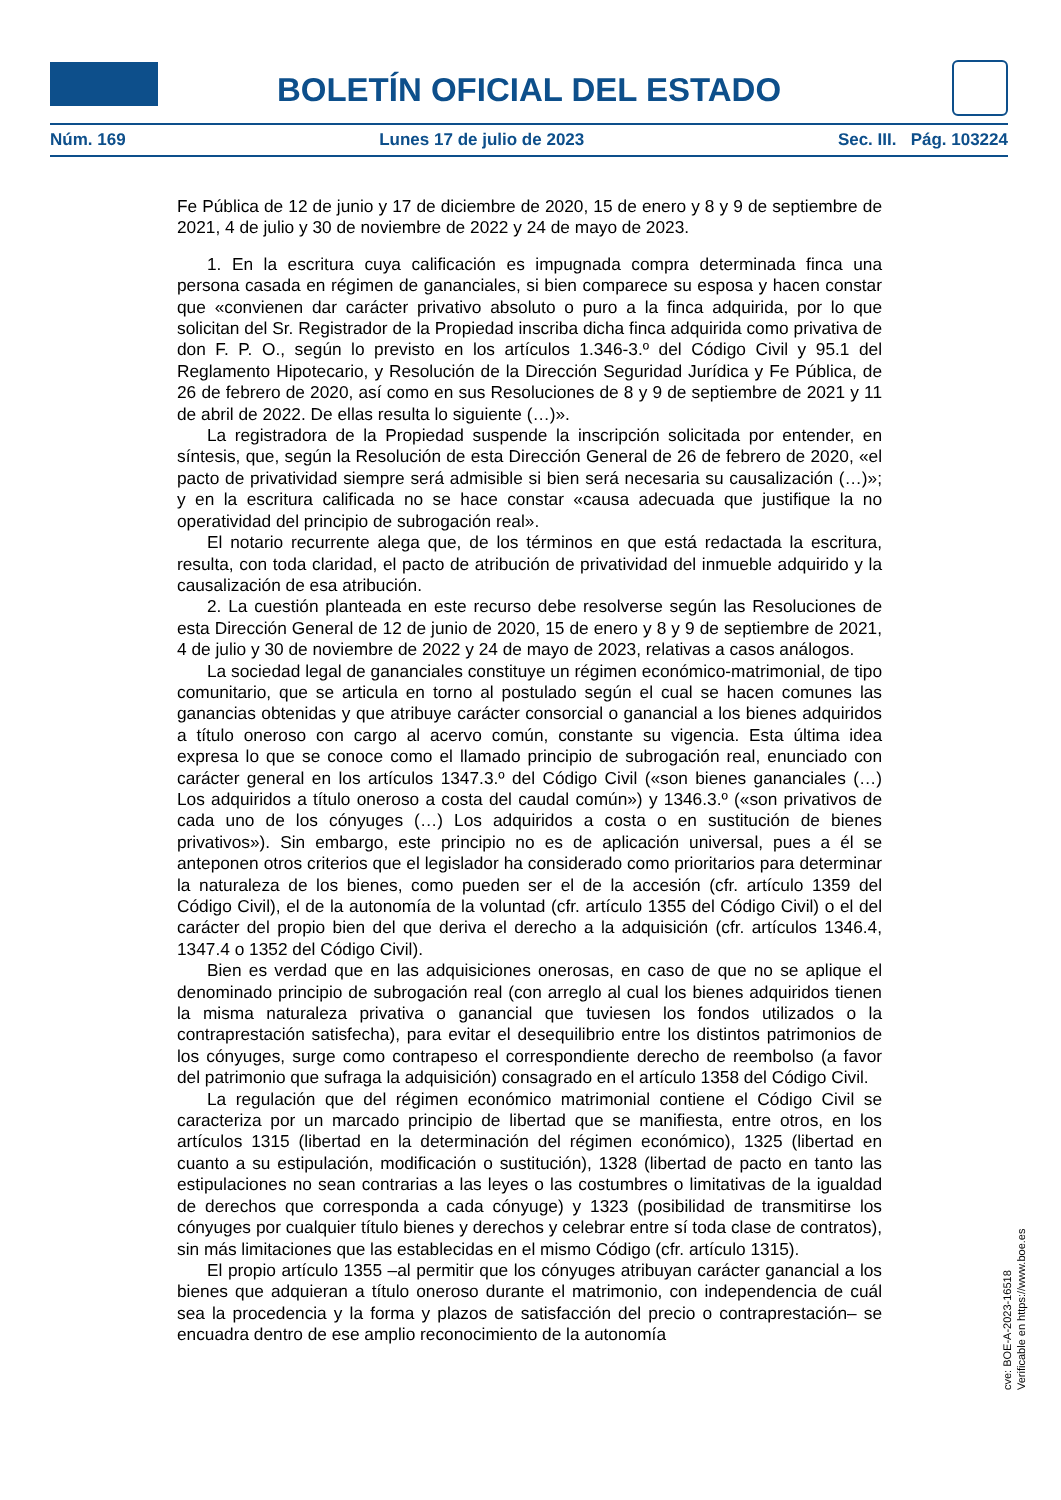BOLETÍN OFICIAL DEL ESTADO
Núm. 169 Lunes 17 de julio de 2023 Sec. III. Pág. 103224
Fe Pública de 12 de junio y 17 de diciembre de 2020, 15 de enero y 8 y 9 de septiembre de 2021, 4 de julio y 30 de noviembre de 2022 y 24 de mayo de 2023.
1. En la escritura cuya calificación es impugnada compra determinada finca una persona casada en régimen de gananciales, si bien comparece su esposa y hacen constar que «convienen dar carácter privativo absoluto o puro a la finca adquirida, por lo que solicitan del Sr. Registrador de la Propiedad inscriba dicha finca adquirida como privativa de don F. P. O., según lo previsto en los artículos 1.346-3.º del Código Civil y 95.1 del Reglamento Hipotecario, y Resolución de la Dirección Seguridad Jurídica y Fe Pública, de 26 de febrero de 2020, así como en sus Resoluciones de 8 y 9 de septiembre de 2021 y 11 de abril de 2022. De ellas resulta lo siguiente (…)».
La registradora de la Propiedad suspende la inscripción solicitada por entender, en síntesis, que, según la Resolución de esta Dirección General de 26 de febrero de 2020, «el pacto de privatividad siempre será admisible si bien será necesaria su causalización (…)»; y en la escritura calificada no se hace constar «causa adecuada que justifique la no operatividad del principio de subrogación real».
El notario recurrente alega que, de los términos en que está redactada la escritura, resulta, con toda claridad, el pacto de atribución de privatividad del inmueble adquirido y la causalización de esa atribución.
2. La cuestión planteada en este recurso debe resolverse según las Resoluciones de esta Dirección General de 12 de junio de 2020, 15 de enero y 8 y 9 de septiembre de 2021, 4 de julio y 30 de noviembre de 2022 y 24 de mayo de 2023, relativas a casos análogos.
La sociedad legal de gananciales constituye un régimen económico-matrimonial, de tipo comunitario, que se articula en torno al postulado según el cual se hacen comunes las ganancias obtenidas y que atribuye carácter consorcial o ganancial a los bienes adquiridos a título oneroso con cargo al acervo común, constante su vigencia. Esta última idea expresa lo que se conoce como el llamado principio de subrogación real, enunciado con carácter general en los artículos 1347.3.º del Código Civil («son bienes gananciales (…) Los adquiridos a título oneroso a costa del caudal común») y 1346.3.º («son privativos de cada uno de los cónyuges (…) Los adquiridos a costa o en sustitución de bienes privativos»). Sin embargo, este principio no es de aplicación universal, pues a él se anteponen otros criterios que el legislador ha considerado como prioritarios para determinar la naturaleza de los bienes, como pueden ser el de la accesión (cfr. artículo 1359 del Código Civil), el de la autonomía de la voluntad (cfr. artículo 1355 del Código Civil) o el del carácter del propio bien del que deriva el derecho a la adquisición (cfr. artículos 1346.4, 1347.4 o 1352 del Código Civil).
Bien es verdad que en las adquisiciones onerosas, en caso de que no se aplique el denominado principio de subrogación real (con arreglo al cual los bienes adquiridos tienen la misma naturaleza privativa o ganancial que tuviesen los fondos utilizados o la contraprestación satisfecha), para evitar el desequilibrio entre los distintos patrimonios de los cónyuges, surge como contrapeso el correspondiente derecho de reembolso (a favor del patrimonio que sufraga la adquisición) consagrado en el artículo 1358 del Código Civil.
La regulación que del régimen económico matrimonial contiene el Código Civil se caracteriza por un marcado principio de libertad que se manifiesta, entre otros, en los artículos 1315 (libertad en la determinación del régimen económico), 1325 (libertad en cuanto a su estipulación, modificación o sustitución), 1328 (libertad de pacto en tanto las estipulaciones no sean contrarias a las leyes o las costumbres o limitativas de la igualdad de derechos que corresponda a cada cónyuge) y 1323 (posibilidad de transmitirse los cónyuges por cualquier título bienes y derechos y celebrar entre sí toda clase de contratos), sin más limitaciones que las establecidas en el mismo Código (cfr. artículo 1315).
El propio artículo 1355 –al permitir que los cónyuges atribuyan carácter ganancial a los bienes que adquieran a título oneroso durante el matrimonio, con independencia de cuál sea la procedencia y la forma y plazos de satisfacción del precio o contraprestación– se encuadra dentro de ese amplio reconocimiento de la autonomía
cve: BOE-A-2023-16518
Verificable en https://www.boe.es